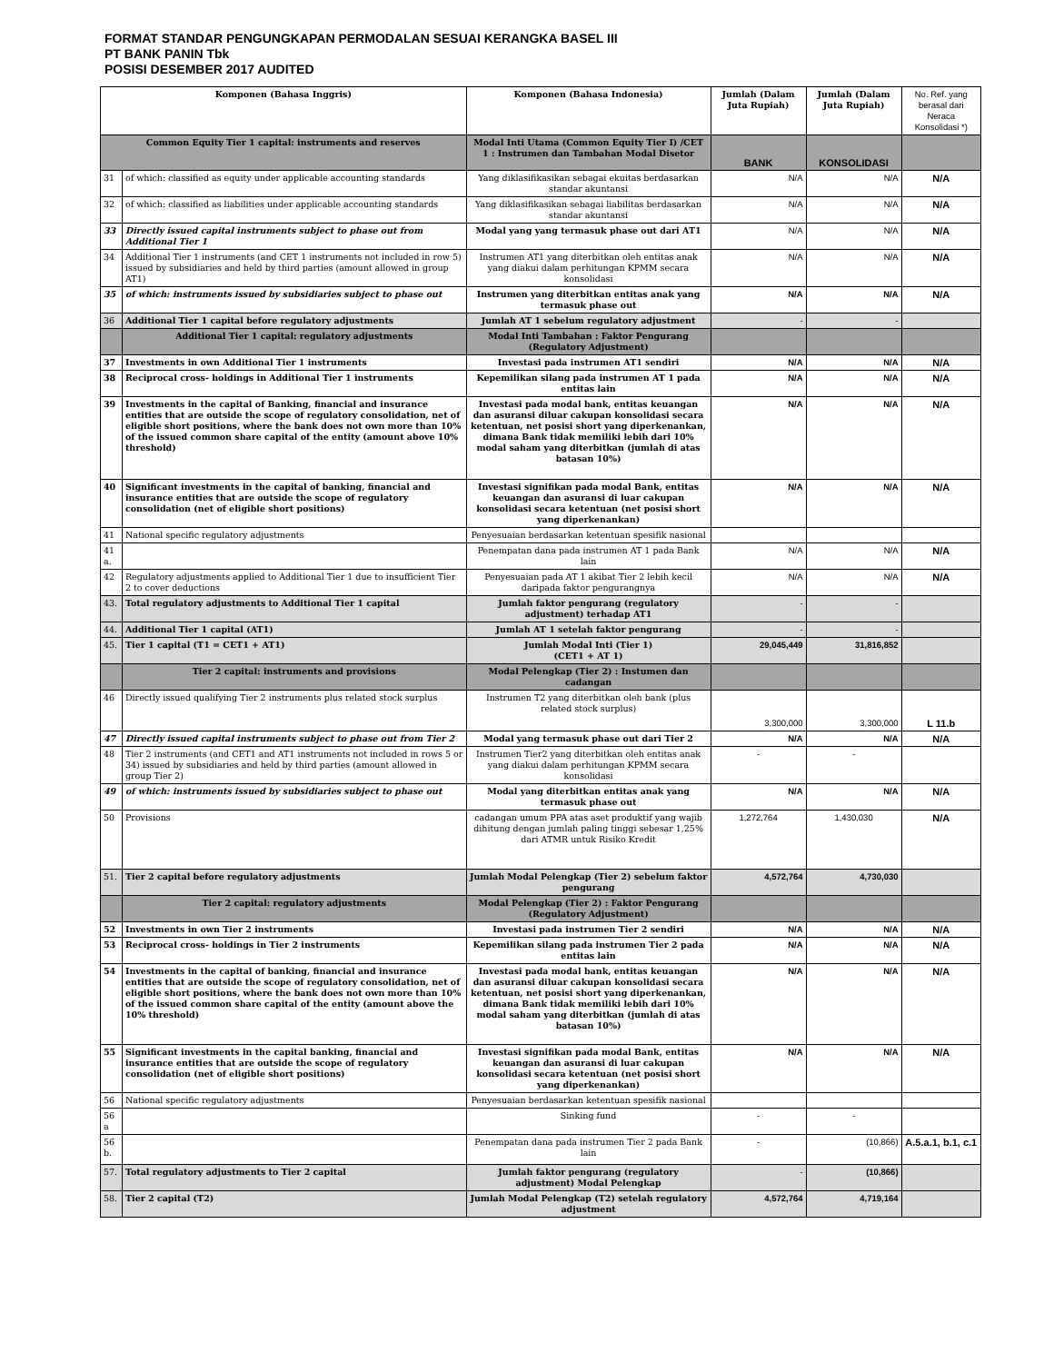FORMAT STANDAR PENGUNGKAPAN PERMODALAN SESUAI KERANGKA BASEL III
PT BANK PANIN Tbk
POSISI DESEMBER 2017 AUDITED
| Komponen (Bahasa Inggris) | | Komponen (Bahasa Indonesia) | Jumlah (Dalam Juta Rupiah) | Jumlah (Dalam Juta Rupiah) | No. Ref. yang berasal dari Neraca Konsolidasi *) |
| --- | --- | --- | --- | --- | --- |
| Common Equity Tier 1 capital: instruments and reserves | | Modal Inti Utama (Common Equity Tier I) /CET 1 : Instrumen dan Tambahan Modal Disetor | BANK | KONSOLIDASI | |
| 31 | of which: classified as equity under applicable accounting standards | Yang diklasifikasikan sebagai ekuitas berdasarkan standar akuntansi | N/A | N/A | N/A |
| 32 | of which: classified as liabilities under applicable accounting standards | Yang diklasifikasikan sebagai liabilitas berdasarkan standar akuntansi | N/A | N/A | N/A |
| 33 | Directly issued capital instruments subject to phase out from Additional Tier 1 | Modal yang yang termasuk phase out dari AT1 | N/A | N/A | N/A |
| 34 | Additional Tier 1 instruments (and CET 1 instruments not included in row 5) issued by subsidiaries and held by third parties (amount allowed in group AT1) | Instrumen AT1 yang diterbitkan oleh entitas anak yang diakui dalam perhitungan KPMM secara konsolidasi | N/A | N/A | N/A |
| 35 | of which: instruments issued by subsidiaries subject to phase out | Instrumen yang diterbitkan entitas anak yang termasuk phase out | N/A | N/A | N/A |
| 36 | Additional Tier 1 capital before regulatory adjustments | Jumlah AT 1 sebelum regulatory adjustment | - | - | |
| | Additional Tier 1 capital: regulatory adjustments | Modal Inti Tambahan : Faktor Pengurang (Regulatory Adjustment) | | | |
| 37 | Investments in own Additional Tier 1 instruments | Investasi pada instrumen AT1 sendiri | N/A | N/A | N/A |
| 38 | Reciprocal cross- holdings in Additional Tier 1 instruments | Kepemilikan silang pada instrumen AT 1 pada entitas lain | N/A | N/A | N/A |
| 39 | Investments in the capital of Banking, financial and insurance entities that are outside the scope of regulatory consolidation, net of eligible short positions, where the bank does not own more than 10% of the issued common share capital of the entity (amount above 10% threshold) | Investasi pada modal bank, entitas keuangan dan asuransi diluar cakupan konsolidasi secara ketentuan, net posisi short yang diperkenankan, dimana Bank tidak memiliki lebih dari 10% modal saham yang diterbitkan (jumlah di atas batasan 10%) | N/A | N/A | N/A |
| 40 | Significant investments in the capital of banking, financial and insurance entities that are outside the scope of regulatory consolidation (net of eligible short positions) | Investasi signifikan pada modal Bank, entitas keuangan dan asuransi di luar cakupan konsolidasi secara ketentuan (net posisi short yang diperkenankan) | N/A | N/A | N/A |
| 41 | National specific regulatory adjustments | Penyesuaian berdasarkan ketentuan spesifik nasional | | | |
| 41 a. | | Penempatan dana pada instrumen AT 1 pada Bank lain | N/A | N/A | N/A |
| 42 | Regulatory adjustments applied to Additional Tier 1 due to insufficient Tier 2 to cover deductions | Penyesuaian pada AT 1 akibat Tier 2 lebih kecil daripada faktor pengurangnya | N/A | N/A | N/A |
| 43. | Total regulatory adjustments to Additional Tier 1 capital | Jumlah faktor pengurang (regulatory adjustment) terhadap AT1 | - | - | |
| 44. | Additional Tier 1 capital (AT1) | Jumlah AT 1 setelah faktor pengurang | - | - | |
| 45. | Tier 1 capital (T1 = CET1 + AT1) | Jumlah Modal Inti (Tier 1) (CET1 + AT 1) | 29,045,449 | 31,816,852 | |
| | Tier 2 capital: instruments and provisions | Modal Pelengkap (Tier 2) : Instumen dan cadangan | | | |
| 46 | Directly issued qualifying Tier 2 instruments plus related stock surplus | Instrumen T2 yang diterbitkan oleh bank (plus related stock surplus) | 3,300,000 | 3,300,000 | L 11.b |
| 47 | Directly issued capital instruments subject to phase out from Tier 2 | Modal yang termasuk phase out dari Tier 2 | N/A | N/A | N/A |
| 48 | Tier 2 instruments (and CET1 and AT1 instruments not included in rows 5 or 34) issued by subsidiaries and held by third parties (amount allowed in group Tier 2) | Instrumen Tier2 yang diterbitkan oleh entitas anak yang diakui dalam perhitungan KPMM secara konsolidasi | - | - | |
| 49 | of which: instruments issued by subsidiaries subject to phase out | Modal yang diterbitkan entitas anak yang termasuk phase out | N/A | N/A | N/A |
| 50 | Provisions | cadangan umum PPA atas aset produktif yang wajib dihitung dengan jumlah paling tinggi sebesar 1,25% dari ATMR untuk Risiko Kredit | 1,272,764 | 1,430,030 | N/A |
| 51. | Tier 2 capital before regulatory adjustments | Jumlah Modal Pelengkap (Tier 2) sebelum faktor pengurang | 4,572,764 | 4,730,030 | |
| | Tier 2 capital: regulatory adjustments | Modal Pelengkap (Tier 2) : Faktor Pengurang (Regulatory Adjustment) | | | |
| 52 | Investments in own Tier 2 instruments | Investasi pada instrumen Tier 2 sendiri | N/A | N/A | N/A |
| 53 | Reciprocal cross- holdings in Tier 2 instruments | Kepemilikan silang pada instrumen Tier 2 pada entitas lain | N/A | N/A | N/A |
| 54 | Investments in the capital of banking, financial and insurance entities that are outside the scope of regulatory consolidation, net of eligible short positions, where the bank does not own more than 10% of the issued common share capital of the entity (amount above the 10% threshold) | Investasi pada modal bank, entitas keuangan dan asuransi diluar cakupan konsolidasi secara ketentuan, net posisi short yang diperkenankan, dimana Bank tidak memiliki lebih dari 10% modal saham yang diterbitkan (jumlah di atas batasan 10%) | N/A | N/A | N/A |
| 55 | Significant investments in the capital banking, financial and insurance entities that are outside the scope of regulatory consolidation (net of eligible short positions) | Investasi signifikan pada modal Bank, entitas keuangan dan asuransi di luar cakupan konsolidasi secara ketentuan (net posisi short yang diperkenankan) | N/A | N/A | N/A |
| 56 | National specific regulatory adjustments | Penyesuaian berdasarkan ketentuan spesifik nasional | | | |
| 56 a | | Sinking fund | - | - | |
| 56 b. | | Penempatan dana pada instrumen Tier 2 pada Bank lain | - | (10,866) | A.5.a.1, b.1, c.1 |
| 57. | Total regulatory adjustments to Tier 2 capital | Jumlah faktor pengurang (regulatory adjustment) Modal Pelengkap | - | (10,866) | |
| 58. | Tier 2 capital (T2) | Jumlah Modal Pelengkap (T2) setelah regulatory adjustment | 4,572,764 | 4,719,164 | |